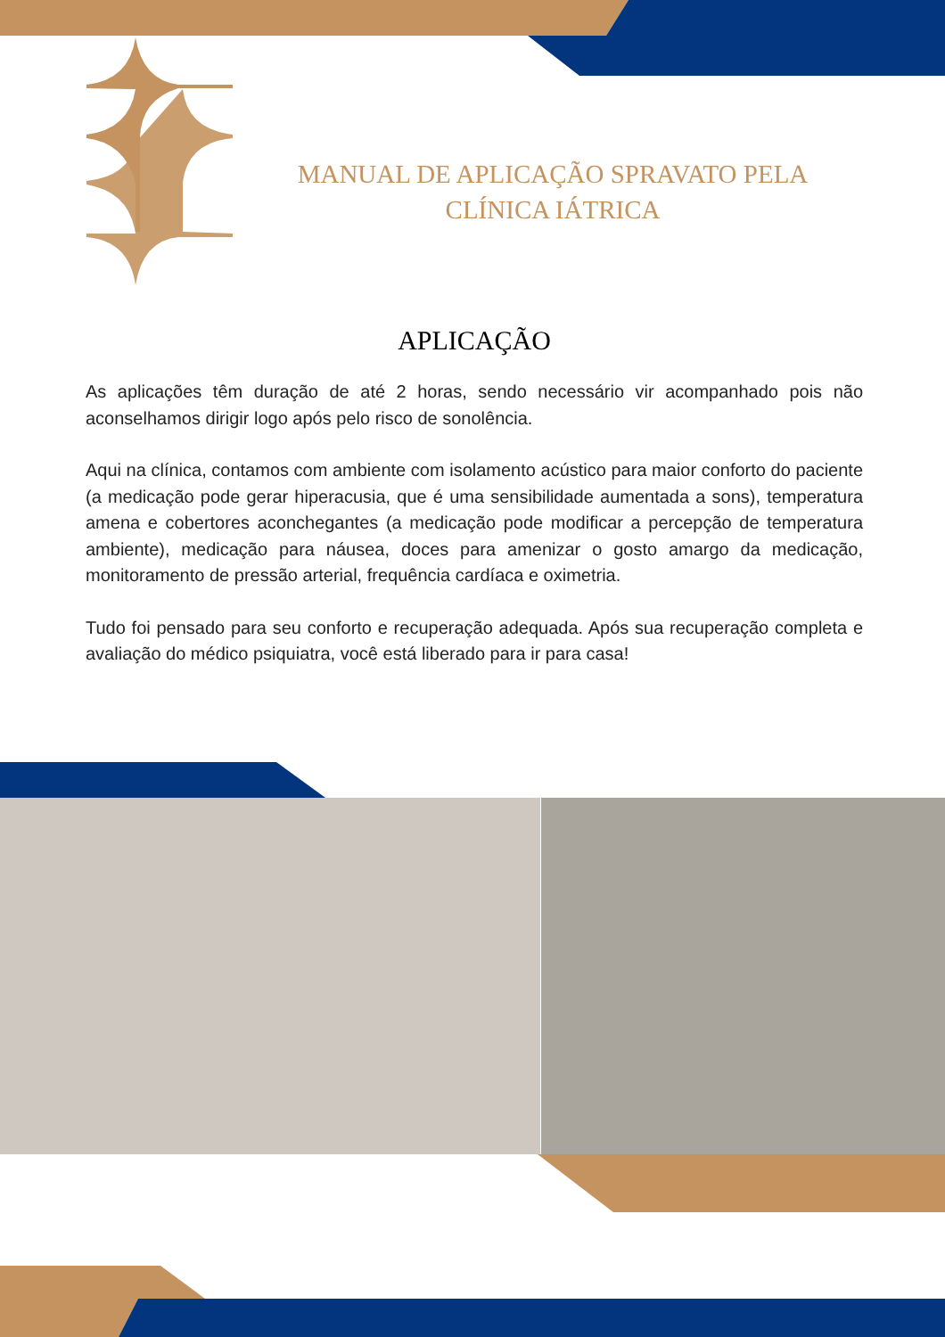MANUAL DE APLICAÇÃO SPRAVATO PELA CLÍNICA IÁTRICA
APLICAÇÃO
As aplicações têm duração de até 2 horas, sendo necessário vir acompanhado pois não aconselhamos dirigir logo após pelo risco de sonolência.
Aqui na clínica, contamos com ambiente com isolamento acústico para maior conforto do paciente (a medicação pode gerar hiperacusia, que é uma sensibilidade aumentada a sons), temperatura amena e cobertores aconchegantes (a medicação pode modificar a percepção de temperatura ambiente), medicação para náusea, doces para amenizar o gosto amargo da medicação, monitoramento de pressão arterial, frequência cardíaca e oximetria.
Tudo foi pensado para seu conforto e recuperação adequada. Após sua recuperação completa e avaliação do médico psiquiatra, você está liberado para ir para casa!